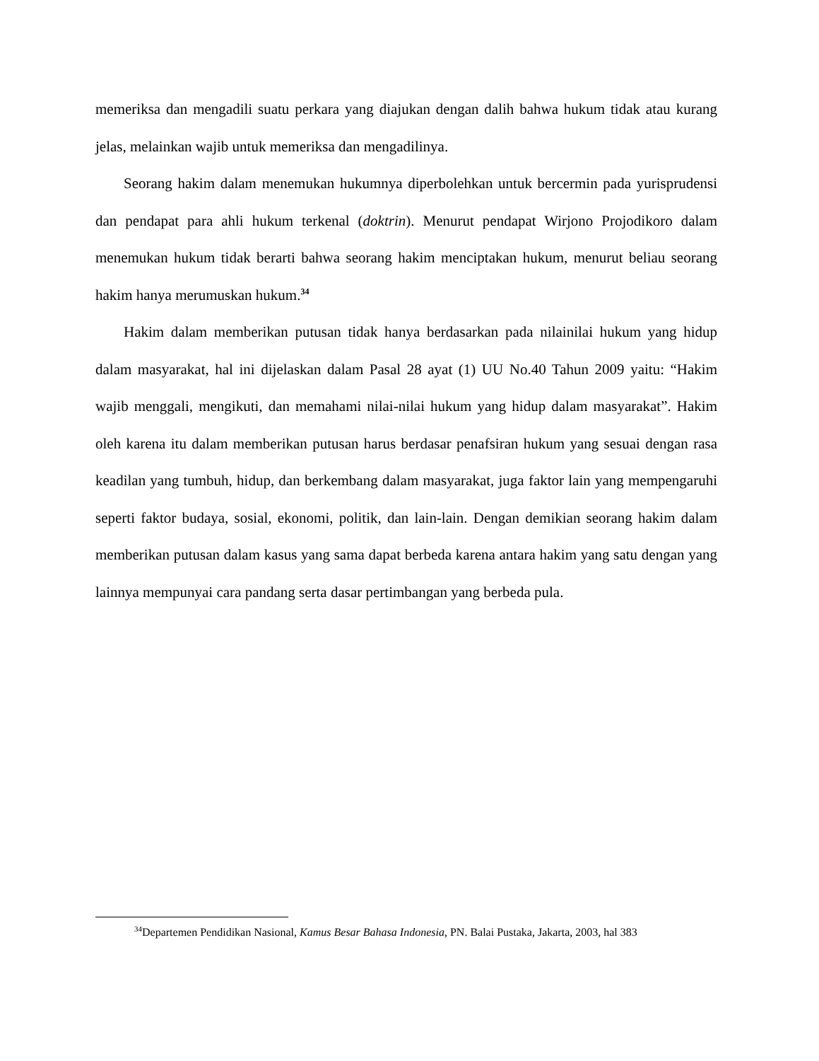memeriksa dan mengadili suatu perkara yang diajukan dengan dalih bahwa hukum tidak atau kurang jelas, melainkan wajib untuk memeriksa dan mengadilinya.
Seorang hakim dalam menemukan hukumnya diperbolehkan untuk bercermin pada yurisprudensi dan pendapat para ahli hukum terkenal (doktrin). Menurut pendapat Wirjono Projodikoro dalam menemukan hukum tidak berarti bahwa seorang hakim menciptakan hukum, menurut beliau seorang hakim hanya merumuskan hukum.<sup>34</sup>
Hakim dalam memberikan putusan tidak hanya berdasarkan pada nilainilai hukum yang hidup dalam masyarakat, hal ini dijelaskan dalam Pasal 28 ayat (1) UU No.40 Tahun 2009 yaitu: “Hakim wajib menggali, mengikuti, dan memahami nilai-nilai hukum yang hidup dalam masyarakat”. Hakim oleh karena itu dalam memberikan putusan harus berdasar penafsiran hukum yang sesuai dengan rasa keadilan yang tumbuh, hidup, dan berkembang dalam masyarakat, juga faktor lain yang mempengaruhi seperti faktor budaya, sosial, ekonomi, politik, dan lain-lain. Dengan demikian seorang hakim dalam memberikan putusan dalam kasus yang sama dapat berbeda karena antara hakim yang satu dengan yang lainnya mempunyai cara pandang serta dasar pertimbangan yang berbeda pula.
<sup>34</sup> Departemen Pendidikan Nasional, Kamus Besar Bahasa Indonesia, PN. Balai Pustaka, Jakarta, 2003, hal 383